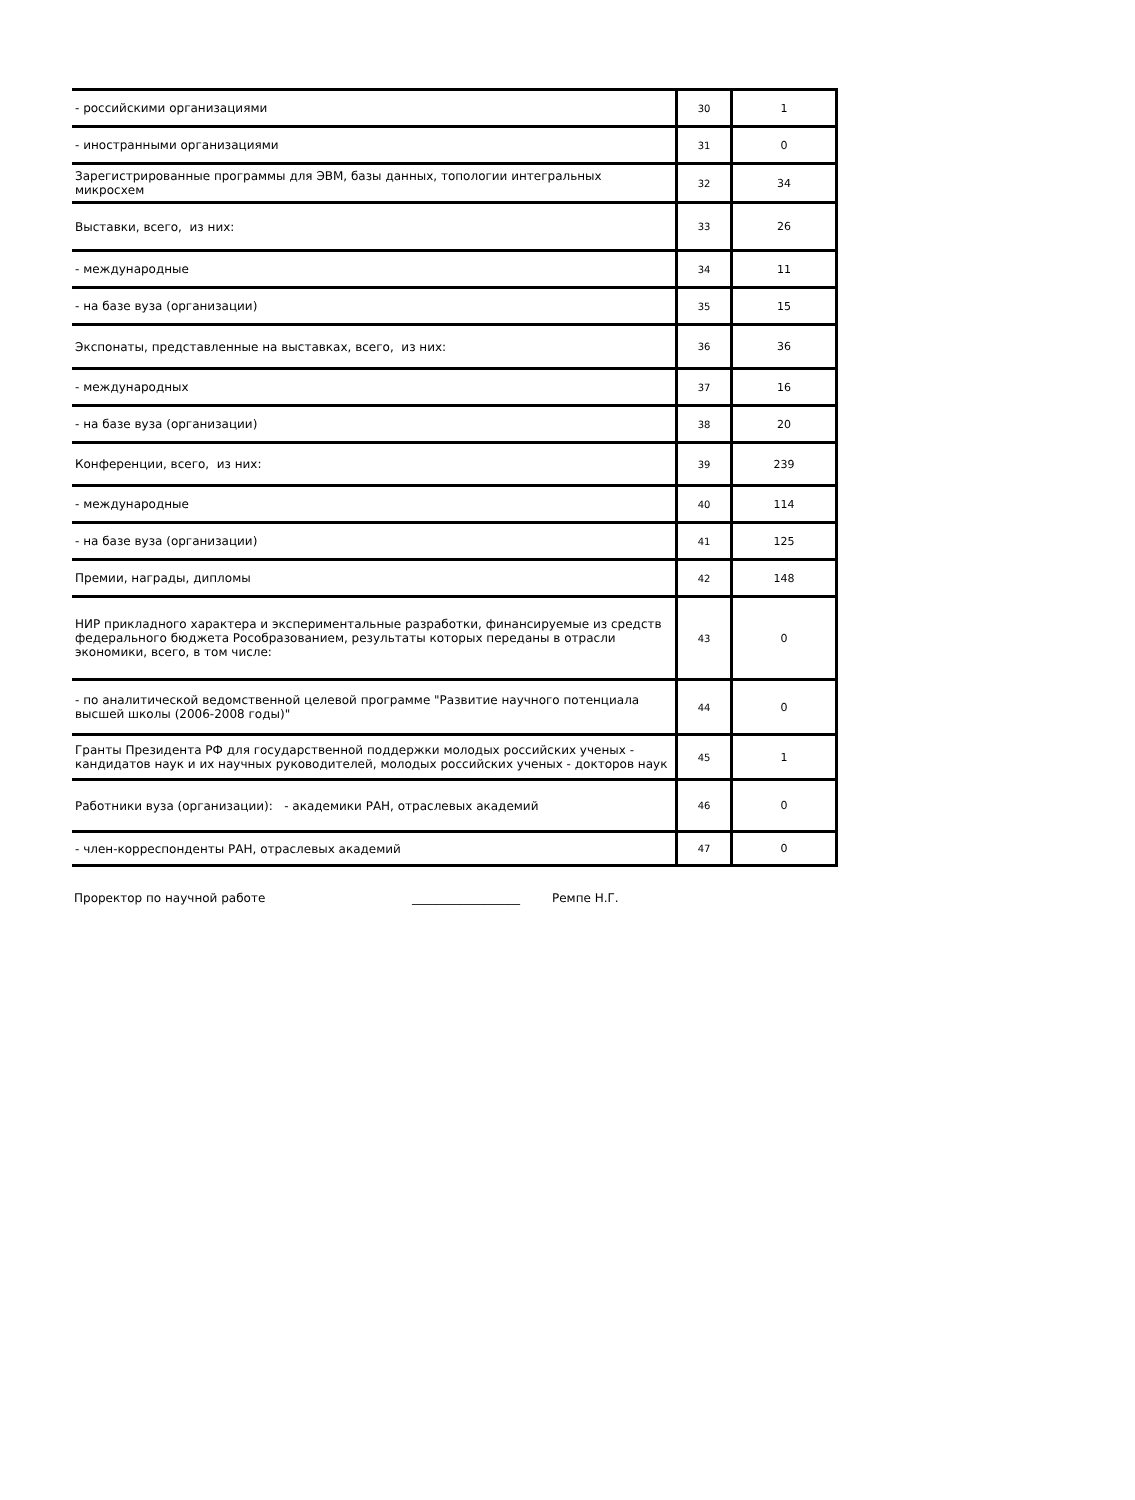| - российскими организациями | 30 | 1 |
| - иностранными организациями | 31 | 0 |
| Зарегистрированные программы для ЭВМ, базы данных, топологии интегральных микросхем | 32 | 34 |
| Выставки, всего, из них: | 33 | 26 |
| - международные | 34 | 11 |
| - на базе вуза (организации) | 35 | 15 |
| Экспонаты, представленные на выставках, всего, из них: | 36 | 36 |
| - международных | 37 | 16 |
| - на базе вуза (организации) | 38 | 20 |
| Конференции, всего, из них: | 39 | 239 |
| - международные | 40 | 114 |
| - на базе вуза (организации) | 41 | 125 |
| Премии, награды, дипломы | 42 | 148 |
| НИР прикладного характера и экспериментальные разработки, финансируемые из средств федерального бюджета Рособразованием, результаты которых переданы в отрасли экономики, всего, в том числе: | 43 | 0 |
| - по аналитической ведомственной целевой программе "Развитие научного потенциала высшей школы (2006-2008 годы)" | 44 | 0 |
| Гранты Президента РФ для государственной поддержки молодых российских ученых - кандидатов наук и их научных руководителей, молодых российских ученых - докторов наук | 45 | 1 |
| Работники вуза (организации): - академики РАН, отраслевых академий | 46 | 0 |
| - член-корреспонденты РАН, отраслевых академий | 47 | 0 |
Проректор по научной работе __________________ Ремпе Н.Г.